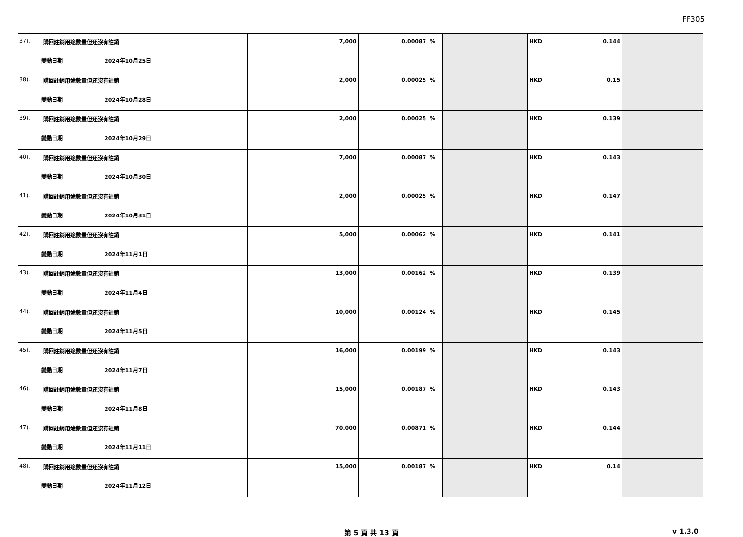FF305
| 37). 購回註銷用途數量但还沒有註銷 變動日期 2024年10月25日 | 7,000 | 0.00087 % | | HKD 0.144 | |
| 38). 購回註銷用途數量但还沒有註銷 變動日期 2024年10月28日 | 2,000 | 0.00025 % | | HKD 0.15 | |
| 39). 購回註銷用途數量但还沒有註銷 變動日期 2024年10月29日 | 2,000 | 0.00025 % | | HKD 0.139 | |
| 40). 購回註銷用途數量但还沒有註銷 變動日期 2024年10月30日 | 7,000 | 0.00087 % | | HKD 0.143 | |
| 41). 購回註銷用途數量但还沒有註銷 變動日期 2024年10月31日 | 2,000 | 0.00025 % | | HKD 0.147 | |
| 42). 購回註銷用途數量但还沒有註銷 變動日期 2024年11月1日 | 5,000 | 0.00062 % | | HKD 0.141 | |
| 43). 購回註銷用途數量但还沒有註銷 變動日期 2024年11月4日 | 13,000 | 0.00162 % | | HKD 0.139 | |
| 44). 購回註銷用途數量但还沒有註銷 變動日期 2024年11月5日 | 10,000 | 0.00124 % | | HKD 0.145 | |
| 45). 購回註銷用途數量但还沒有註銷 變動日期 2024年11月7日 | 16,000 | 0.00199 % | | HKD 0.143 | |
| 46). 購回註銷用途數量但还沒有註銷 變動日期 2024年11月8日 | 15,000 | 0.00187 % | | HKD 0.143 | |
| 47). 購回註銷用途數量但还沒有註銷 變動日期 2024年11月11日 | 70,000 | 0.00871 % | | HKD 0.144 | |
| 48). 購回註銷用途數量但还沒有註銷 變動日期 2024年11月12日 | 15,000 | 0.00187 % | | HKD 0.14 | |
第 5 頁 共 13 頁 v 1.3.0